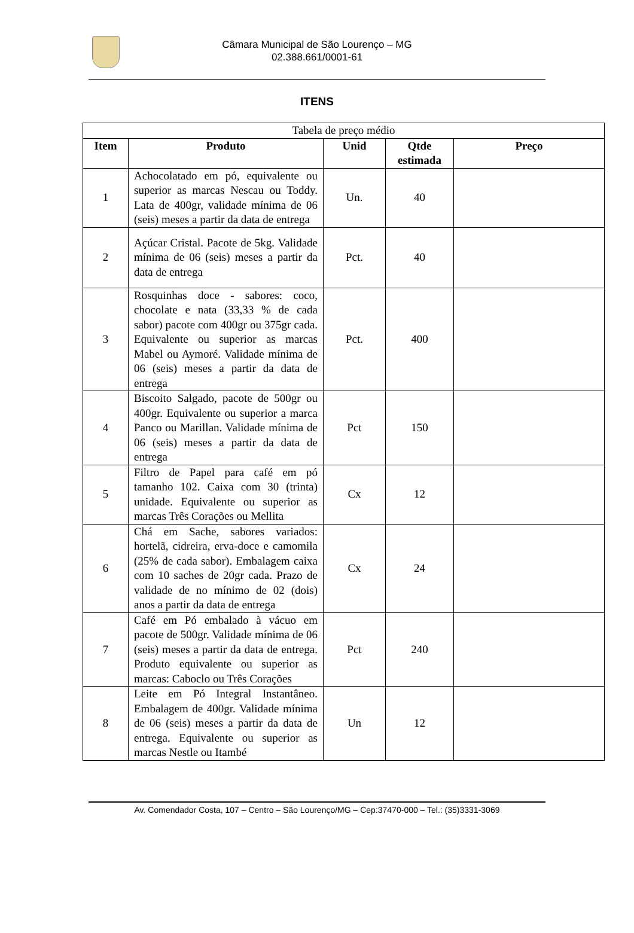Câmara Municipal de São Lourenço – MG
02.388.661/0001-61
ITENS
| Tabela de preço médio | | | | |
| Item | Produto | Unid | Qtde estimada | Preço |
| 1 | Achocolatado em pó, equivalente ou superior as marcas Nescau ou Toddy. Lata de 400gr, validade mínima de 06 (seis) meses a partir da data de entrega | Un. | 40 | |
| 2 | Açúcar Cristal. Pacote de 5kg. Validade mínima de 06 (seis) meses a partir da data de entrega | Pct. | 40 | |
| 3 | Rosquinhas doce - sabores: coco, chocolate e nata (33,33 % de cada sabor) pacote com 400gr ou 375gr cada. Equivalente ou superior as marcas Mabel ou Aymoré. Validade mínima de 06 (seis) meses a partir da data de entrega | Pct. | 400 | |
| 4 | Biscoito Salgado, pacote de 500gr ou 400gr. Equivalente ou superior a marca Panco ou Marillan. Validade mínima de 06 (seis) meses a partir da data de entrega | Pct | 150 | |
| 5 | Filtro de Papel para café em pó tamanho 102. Caixa com 30 (trinta) unidade. Equivalente ou superior as marcas Três Corações ou Mellita | Cx | 12 | |
| 6 | Chá em Sache, sabores variados: hortelã, cidreira, erva-doce e camomila (25% de cada sabor). Embalagem caixa com 10 saches de 20gr cada. Prazo de validade de no mínimo de 02 (dois) anos a partir da data de entrega | Cx | 24 | |
| 7 | Café em Pó embalado à vácuo em pacote de 500gr. Validade mínima de 06 (seis) meses a partir da data de entrega. Produto equivalente ou superior as marcas: Caboclo ou Três Corações | Pct | 240 | |
| 8 | Leite em Pó Integral Instantâneo. Embalagem de 400gr. Validade mínima de 06 (seis) meses a partir da data de entrega. Equivalente ou superior as marcas Nestle ou Itambé | Un | 12 | |
Av. Comendador Costa, 107 – Centro – São Lourenço/MG – Cep:37470-000 – Tel.: (35)3331-3069